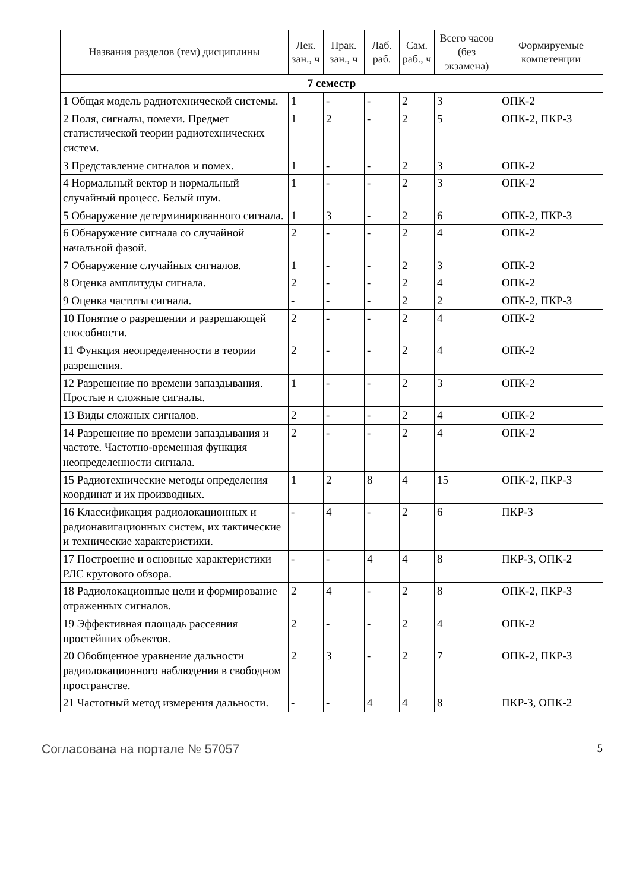| Названия разделов (тем) дисциплины | Лек. зан., ч | Прак. зан., ч | Лаб. раб. | Сам. раб., ч | Всего часов (без экзамена) | Формируемые компетенции |
| --- | --- | --- | --- | --- | --- | --- |
| 7 семестр | | | | | | |
| 1 Общая модель радиотехнической системы. | 1 | - | - | 2 | 3 | ОПК-2 |
| 2 Поля, сигналы, помехи. Предмет статистической теории радиотехнических систем. | 1 | 2 | - | 2 | 5 | ОПК-2, ПКР-3 |
| 3 Представление сигналов и помех. | 1 | - | - | 2 | 3 | ОПК-2 |
| 4 Нормальный вектор и нормальный случайный процесс. Белый шум. | 1 | - | - | 2 | 3 | ОПК-2 |
| 5 Обнаружение детерминированного сигнала. | 1 | 3 | - | 2 | 6 | ОПК-2, ПКР-3 |
| 6 Обнаружение сигнала со случайной начальной фазой. | 2 | - | - | 2 | 4 | ОПК-2 |
| 7 Обнаружение случайных сигналов. | 1 | - | - | 2 | 3 | ОПК-2 |
| 8 Оценка амплитуды сигнала. | 2 | - | - | 2 | 4 | ОПК-2 |
| 9 Оценка частоты сигнала. | - | - | - | 2 | 2 | ОПК-2, ПКР-3 |
| 10 Понятие о разрешении и разрешающей способности. | 2 | - | - | 2 | 4 | ОПК-2 |
| 11 Функция неопределенности в теории разрешения. | 2 | - | - | 2 | 4 | ОПК-2 |
| 12 Разрешение по времени запаздывания. Простые и сложные сигналы. | 1 | - | - | 2 | 3 | ОПК-2 |
| 13 Виды сложных сигналов. | 2 | - | - | 2 | 4 | ОПК-2 |
| 14 Разрешение по времени запаздывания и частоте. Частотно-временная функция неопределенности сигнала. | 2 | - | - | 2 | 4 | ОПК-2 |
| 15 Радиотехнические методы определения координат и их производных. | 1 | 2 | 8 | 4 | 15 | ОПК-2, ПКР-3 |
| 16 Классификация радиолокационных и радионавигационных систем, их тактические и технические характеристики. | - | 4 | - | 2 | 6 | ПКР-3 |
| 17 Построение и основные характеристики РЛС кругового обзора. | - | - | 4 | 4 | 8 | ПКР-3, ОПК-2 |
| 18 Радиолокационные цели и формирование отраженных сигналов. | 2 | 4 | - | 2 | 8 | ОПК-2, ПКР-3 |
| 19 Эффективная площадь рассеяния простейших объектов. | 2 | - | - | 2 | 4 | ОПК-2 |
| 20 Обобщенное уравнение дальности радиолокационного наблюдения в свободном пространстве. | 2 | 3 | - | 2 | 7 | ОПК-2, ПКР-3 |
| 21 Частотный метод измерения дальности. | - | - | 4 | 4 | 8 | ПКР-3, ОПК-2 |
Согласована на портале № 57057 5